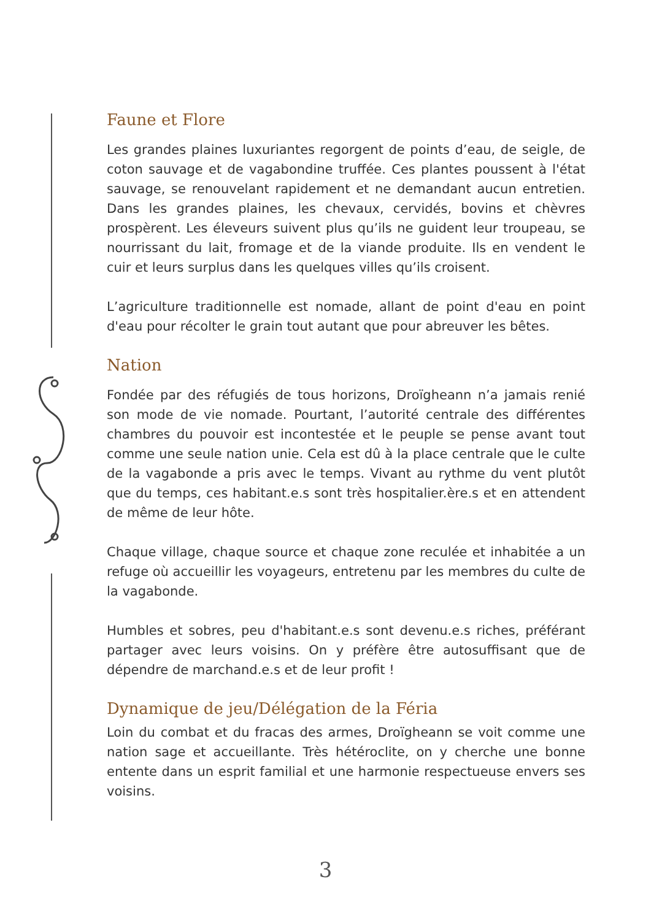Faune et Flore
Les grandes plaines luxuriantes regorgent de points d’eau, de seigle, de coton sauvage et de vagabondine truffée. Ces plantes poussent à l'état sauvage, se renouvelant rapidement et ne demandant aucun entretien. Dans les grandes plaines, les chevaux, cervidés, bovins et chèvres prospèrent. Les éleveurs suivent plus qu’ils ne guident leur troupeau, se nourrissant du lait, fromage et de la viande produite. Ils en vendent le cuir et leurs surplus dans les quelques villes qu’ils croisent.
L’agriculture traditionnelle est nomade, allant de point d'eau en point d'eau pour récolter le grain tout autant que pour abreuver les bêtes.
Nation
Fondée par des réfugiés de tous horizons, Droïgheann n’a jamais renié son mode de vie nomade. Pourtant, l’autorité centrale des différentes chambres du pouvoir est incontestée et le peuple se pense avant tout comme une seule nation unie. Cela est dû à la place centrale que le culte de la vagabonde a pris avec le temps. Vivant au rythme du vent plutôt que du temps, ces habitant.e.s sont très hospitalier.ère.s et en attendent de même de leur hôte.
Chaque village, chaque source et chaque zone reculée et inhabitée a un refuge où accueillir les voyageurs, entretenu par les membres du culte de la vagabonde.
Humbles et sobres, peu d'habitant.e.s sont devenu.e.s riches, préférant partager avec leurs voisins. On y préfère être autosuffisant que de dépendre de marchand.e.s et de leur profit !
Dynamique de jeu/Délégation de la Féria
Loin du combat et du fracas des armes, Droïgheann se voit comme une nation sage et accueillante. Très hétéroclite, on y cherche une bonne entente dans un esprit familial et une harmonie respectueuse envers ses voisins.
3